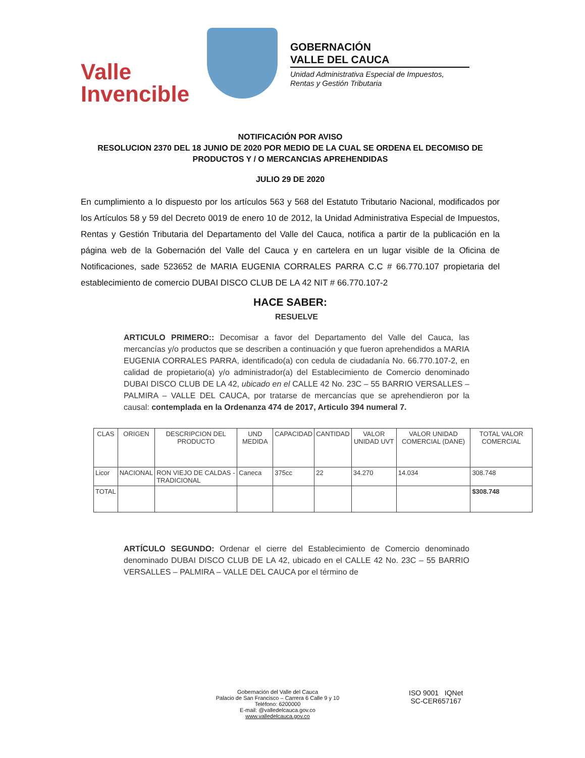Valle
Invencible
GOBERNACIÓN
VALLE DEL CAUCA
Unidad Administrativa Especial de Impuestos,
Rentas y Gestión Tributaria
NOTIFICACIÓN POR AVISO
RESOLUCION 2370 DEL 18 JUNIO DE 2020 POR MEDIO DE LA CUAL SE ORDENA EL DECOMISO DE PRODUCTOS Y / O MERCANCIAS APREHENDIDAS
JULIO 29 DE 2020
En cumplimiento a lo dispuesto por los artículos 563 y 568 del Estatuto Tributario Nacional, modificados por los Artículos 58 y 59 del Decreto 0019 de enero 10 de 2012, la Unidad Administrativa Especial de Impuestos, Rentas y Gestión Tributaria del Departamento del Valle del Cauca, notifica a partir de la publicación en la página web de la Gobernación del Valle del Cauca y en cartelera en un lugar visible de la Oficina de Notificaciones, sade 523652 de MARIA EUGENIA CORRALES PARRA C.C # 66.770.107 propietaria del establecimiento de comercio DUBAI DISCO CLUB DE LA 42 NIT # 66.770.107-2
HACE SABER:
RESUELVE
ARTICULO PRIMERO:: Decomisar a favor del Departamento del Valle del Cauca, las mercancías y/o productos que se describen a continuación y que fueron aprehendidos a MARIA EUGENIA CORRALES PARRA, identificado(a) con cedula de ciudadanía No. 66.770.107-2, en calidad de propietario(a) y/o administrador(a) del Establecimiento de Comercio denominado DUBAI DISCO CLUB DE LA 42, ubicado en el CALLE 42 No. 23C – 55 BARRIO VERSALLES – PALMIRA – VALLE DEL CAUCA, por tratarse de mercancías que se aprehendieron por la causal: contemplada en la Ordenanza 474 de 2017, Articulo 394 numeral 7.
| CLAS | ORIGEN | DESCRIPCION DEL PRODUCTO | UND MEDIDA | CAPACIDAD | CANTIDAD | VALOR UNIDAD UVT | VALOR UNIDAD COMERCIAL (DANE) | TOTAL VALOR COMERCIAL |
| --- | --- | --- | --- | --- | --- | --- | --- | --- |
| Licor | NACIONAL | RON VIEJO DE CALDAS - TRADICIONAL | Caneca | 375cc | 22 | 34.270 | 14.034 | 308.748 |
| TOTAL | | | | | | | | $308.748 |
ARTÍCULO SEGUNDO: Ordenar el cierre del Establecimiento de Comercio denominado denominado DUBAI DISCO CLUB DE LA 42, ubicado en el CALLE 42 No. 23C – 55 BARRIO VERSALLES – PALMIRA – VALLE DEL CAUCA por el término de
Gobernación del Valle del Cauca
Palacio de San Francisco – Carrera 6 Calle 9 y 10
Teléfono: 6200000
E-mail: @valledelcauca.gov.co
www.valledelcauca.gov.co
ISO 9001 IQNet
SC-CER657167